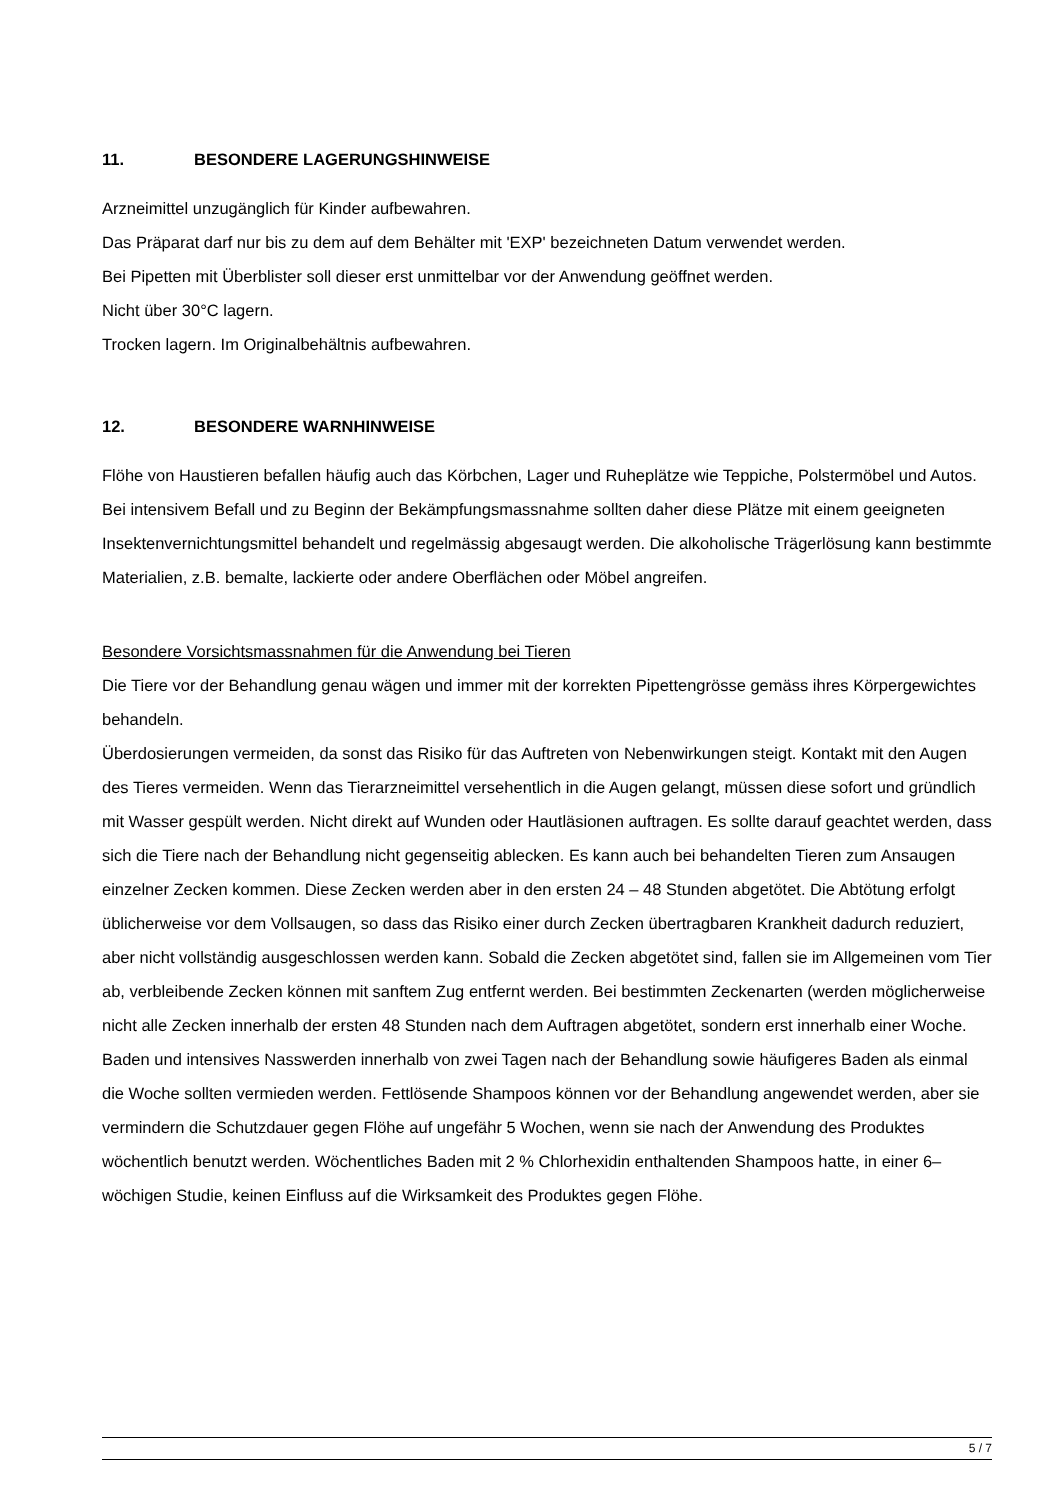11. BESONDERE LAGERUNGSHINWEISE
Arzneimittel unzugänglich für Kinder aufbewahren.
Das Präparat darf nur bis zu dem auf dem Behälter mit 'EXP' bezeichneten Datum verwendet werden.
Bei Pipetten mit Überblister soll dieser erst unmittelbar vor der Anwendung geöffnet werden.
Nicht über 30°C lagern.
Trocken lagern. Im Originalbehältnis aufbewahren.
12. BESONDERE WARNHINWEISE
Flöhe von Haustieren befallen häufig auch das Körbchen, Lager und Ruheplätze wie Teppiche, Polstermöbel und Autos. Bei intensivem Befall und zu Beginn der Bekämpfungsmassnahme sollten daher diese Plätze mit einem geeigneten Insektenvernichtungsmittel behandelt und regelmässig abgesaugt werden. Die alkoholische Trägerlösung kann bestimmte Materialien, z.B. bemalte, lackierte oder andere Oberflächen oder Möbel angreifen.
Besondere Vorsichtsmassnahmen für die Anwendung bei Tieren
Die Tiere vor der Behandlung genau wägen und immer mit der korrekten Pipettengrösse gemäss ihres Körpergewichtes behandeln.
Überdosierungen vermeiden, da sonst das Risiko für das Auftreten von Nebenwirkungen steigt. Kontakt mit den Augen des Tieres vermeiden. Wenn das Tierarzneimittel versehentlich in die Augen gelangt, müssen diese sofort und gründlich mit Wasser gespült werden. Nicht direkt auf Wunden oder Hautläsionen auftragen. Es sollte darauf geachtet werden, dass sich die Tiere nach der Behandlung nicht gegenseitig ablecken. Es kann auch bei behandelten Tieren zum Ansaugen einzelner Zecken kommen. Diese Zecken werden aber in den ersten 24 – 48 Stunden abgetötet. Die Abtötung erfolgt üblicherweise vor dem Vollsaugen, so dass das Risiko einer durch Zecken übertragbaren Krankheit dadurch reduziert, aber nicht vollständig ausgeschlossen werden kann. Sobald die Zecken abgetötet sind, fallen sie im Allgemeinen vom Tier ab, verbleibende Zecken können mit sanftem Zug entfernt werden. Bei bestimmten Zeckenarten (werden möglicherweise nicht alle Zecken innerhalb der ersten 48 Stunden nach dem Auftragen abgetötet, sondern erst innerhalb einer Woche. Baden und intensives Nasswerden innerhalb von zwei Tagen nach der Behandlung sowie häufigeres Baden als einmal die Woche sollten vermieden werden. Fettlösende Shampoos können vor der Behandlung angewendet werden, aber sie vermindern die Schutzdauer gegen Flöhe auf ungefähr 5 Wochen, wenn sie nach der Anwendung des Produktes wöchentlich benutzt werden. Wöchentliches Baden mit 2 % Chlorhexidin enthaltenden Shampoos hatte, in einer 6–wöchigen Studie, keinen Einfluss auf die Wirksamkeit des Produktes gegen Flöhe.
5 / 7